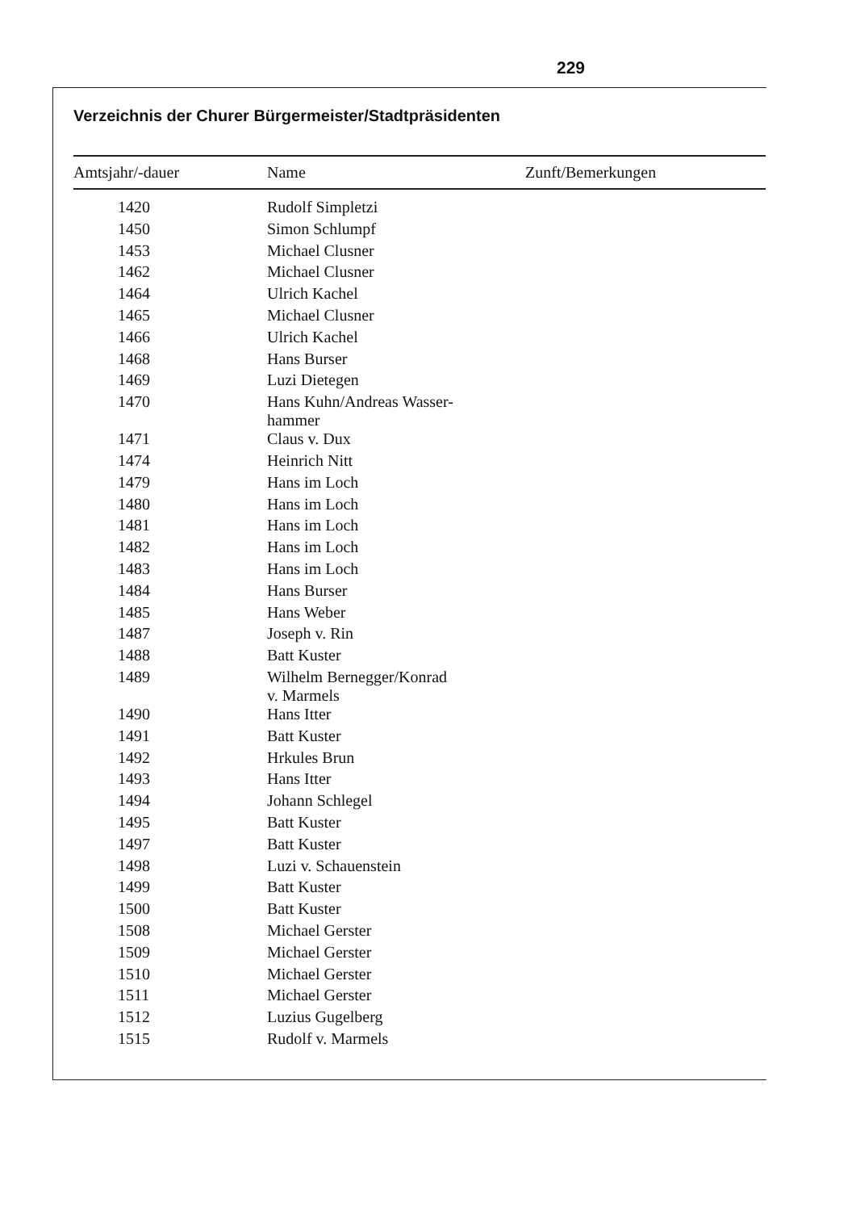229
Verzeichnis der Churer Bürgermeister/Stadtpräsidenten
| Amtsjahr/-dauer | Name | Zunft/Bemerkungen |
| --- | --- | --- |
| 1420 | Rudolf Simpletzi | |
| 1450 | Simon Schlumpf | |
| 1453 | Michael Clusner | |
| 1462 | Michael Clusner | |
| 1464 | Ulrich Kachel | |
| 1465 | Michael Clusner | |
| 1466 | Ulrich Kachel | |
| 1468 | Hans Burser | |
| 1469 | Luzi Dietegen | |
| 1470 | Hans Kuhn/Andreas Wasser- hammer | |
| 1471 | Claus v. Dux | |
| 1474 | Heinrich Nitt | |
| 1479 | Hans im Loch | |
| 1480 | Hans im Loch | |
| 1481 | Hans im Loch | |
| 1482 | Hans im Loch | |
| 1483 | Hans im Loch | |
| 1484 | Hans Burser | |
| 1485 | Hans Weber | |
| 1487 | Joseph v. Rin | |
| 1488 | Batt Kuster | |
| 1489 | Wilhelm Bernegger/Konrad v. Marmels | |
| 1490 | Hans Itter | |
| 1491 | Batt Kuster | |
| 1492 | Hrkules Brun | |
| 1493 | Hans Itter | |
| 1494 | Johann Schlegel | |
| 1495 | Batt Kuster | |
| 1497 | Batt Kuster | |
| 1498 | Luzi v. Schauenstein | |
| 1499 | Batt Kuster | |
| 1500 | Batt Kuster | |
| 1508 | Michael Gerster | |
| 1509 | Michael Gerster | |
| 1510 | Michael Gerster | |
| 1511 | Michael Gerster | |
| 1512 | Luzius Gugelberg | |
| 1515 | Rudolf v. Marmels | |